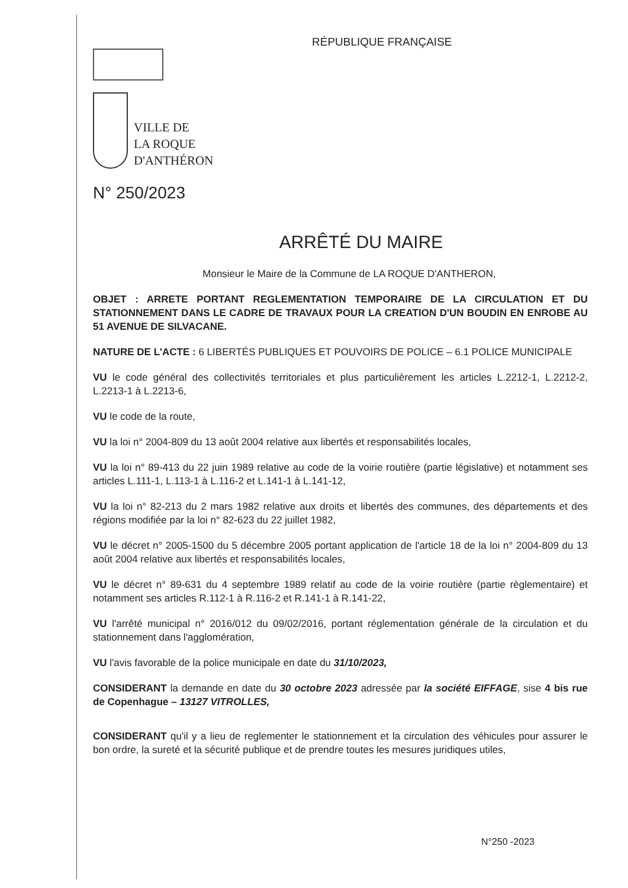RÉPUBLIQUE FRANÇAISE
VILLE DE
LA ROQUE
D'ANTHÉRON
N° 250/2023
ARRÊTÉ DU MAIRE
Monsieur le Maire de la Commune de LA ROQUE D'ANTHERON,
OBJET : ARRETE PORTANT REGLEMENTATION TEMPORAIRE DE LA CIRCULATION ET DU STATIONNEMENT DANS LE CADRE DE TRAVAUX POUR LA CREATION D'UN BOUDIN EN ENROBE AU 51 AVENUE DE SILVACANE.
NATURE DE L'ACTE : 6 LIBERTÉS PUBLIQUES ET POUVOIRS DE POLICE – 6.1 POLICE MUNICIPALE
VU le code général des collectivités territoriales et plus particulièrement les articles L.2212-1, L.2212-2, L.2213-1 à L.2213-6,
VU le code de la route,
VU la loi n° 2004-809 du 13 août 2004 relative aux libertés et responsabilités locales,
VU la loi n° 89-413 du 22 juin 1989 relative au code de la voirie routière (partie législative) et notamment ses articles L.111-1, L.113-1 à L.116-2 et L.141-1 à L.141-12,
VU la loi n° 82-213 du 2 mars 1982 relative aux droits et libertés des communes, des départements et des régions modifiée par la loi n° 82-623 du 22 juillet 1982,
VU le décret n° 2005-1500 du 5 décembre 2005 portant application de l'article 18 de la loi n° 2004-809 du 13 août 2004 relative aux libertés et responsabilités locales,
VU le décret n° 89-631 du 4 septembre 1989 relatif au code de la voirie routière (partie règlementaire) et notamment ses articles R.112-1 à R.116-2 et R.141-1 à R.141-22,
VU l'arrêté municipal n° 2016/012 du 09/02/2016, portant réglementation générale de la circulation et du stationnement dans l'agglomération,
VU l'avis favorable de la police municipale en date du 31/10/2023,
CONSIDERANT la demande en date du 30 octobre 2023 adressée par la société EIFFAGE, sise 4 bis rue de Copenhague – 13127 VITROLLES,
CONSIDERANT qu'il y a lieu de reglementer le stationnement et la circulation des véhicules pour assurer le bon ordre, la sureté et la sécurité publique et de prendre toutes les mesures juridiques utiles,
N°250 -2023